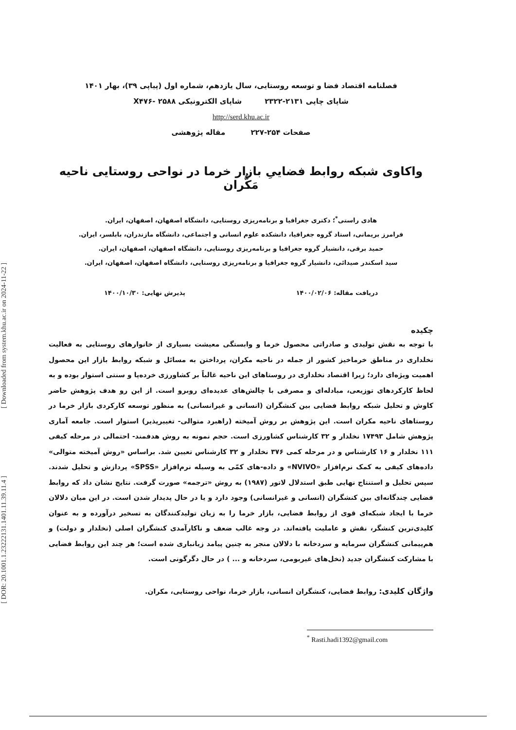[ DOR: 20.1001.1.23222131.1401.11.39.11.4 ] [ Downloaded from system.khu.ac.ir on 2024-11-22 ]
فصلنامه اقتصاد فضا و توسعه روستایی، سال یازدهم، شماره اول (پیاپی ۳۹)، بهار ۱۴۰۱
شاپای چاپی ۲۱۳۱-۲۳۲۲ شاپای الکترونیکی X۴۷۶- ۲۵۸۸
http://serd.khu.ac.ir
صفحات ۲۵۴-۲۲۷ مقاله پژوهشی
واکاوی شبکه روابط فضاییِ بازار خرما در نواحی روستایی ناحیه مَکُّران
هادی راستی<sup>*</sup>؛ دکتری جغرافیا و برنامه‌ریزی روستایی، دانشگاه اصفهان، اصفهان، ایران.
فرامرز بریمانی، استاد گروه جغرافیا، دانشکده علوم انسانی و اجتماعی، دانشگاه مازندران، بابلسر، ایران.
حمید برقی، دانشیار گروه جغرافیا و برنامه‌ریزی روستایی، دانشگاه اصفهان، اصفهان، ایران.
سید اسکندر صیدائی، دانشیار گروه جغرافیا و برنامه‌ریزی روستایی، دانشگاه اصفهان، اصفهان، ایران.
دریافت مقاله: ۱۴۰۰/۰۲/۰۶ پذیرش نهایی: ۱۴۰۰/۱۰/۳۰
چکیده
با توجه به نقش تولیدی و صادراتی محصول خرما و وابستگی معیشت بسیاری از خانوارهای روستایی به فعالیت نخلداری در مناطق خرماخیز کشور از جمله در ناحیه مکران، پرداختن به مسائل و شبکه روابط بازار این محصول اهمیت ویژه‌ای دارد؛ زیرا اقتصاد نخلداری در روستاهای این ناحیه غالباً بر کشاورزی خرده‌پا و سنتی استوار بوده و به لحاظ کارکردهای توزیعی، مبادله‌ای و مصرفی با چالش‌های عدیده‌ای روبرو است. از این رو هدف پژوهش حاضر کاوش و تحلیل شبکه روابط فضایی بین کنشگران (انسانی و غیرانسانی) به منظور توسعه کارکردی بازار خرما در روستاهای ناحیه مکران است. این پژوهش بر روش آمیخته (راهبرد متوالی- تغییرپذیر) استوار است. جامعه آماری پژوهش شامل ۱۷۴۹۳ نخلدار و ۳۲ کارشناس کشاورزی است. حجم نمونه به روش هدفمند- احتمالی در مرحله کیفی ۱۱۱ نخلدار و ۱۶ کارشناس و در مرحله کمی ۳۷۶ نخلدار و ۳۲ کارشناس تعیین شد. براساس «روش آمیخته متوالی» داده‌های کیفی به کمک نرم‌افزار «NVIVO» و داده-های کمّی به وسیله نرم‌افزار «SPSS» پردازش و تحلیل شدند. سپس تحلیل و استنتاج نهایی طبق استدلال لاتور (۱۹۸۷) به روش «ترجمه» صورت گرفت. نتایج نشان داد که روابط فضایی چندگانه‌ای بین کنشگران (انسانی و غیرانسانی) وجود دارد و یا در حال پدیدار شدن است. در این میان دلالان خرما با ایجاد شبکه‌ای قوی از روابط فضایی، بازار خرما را به زیان تولیدکنندگان به تسخیر درآورده و به عنوان کلیدی‌ترین کنشگر، نقش و عاملیت یافته‌اند. در وجه غالب ضعف و ناکارآمدی کنشگران اصلی (نخلدار و دولت) و هم‌پیمانی کنشگران سرمایه و سردخانه با دلالان منجر به چنین پیامد زیانباری شده است؛ هر چند این روابط فضایی با مشارکت کنشگران جدید (نخل‌های غیربومی، سردخانه و ... ) در حال دگرگونی است.
واژگان کلیدی: روابط فضایی، کنشگران انسانی، بازار خرما، نواحی روستایی، مکران.
<sup>*</sup> Rasti.hadi1392@gmail.com